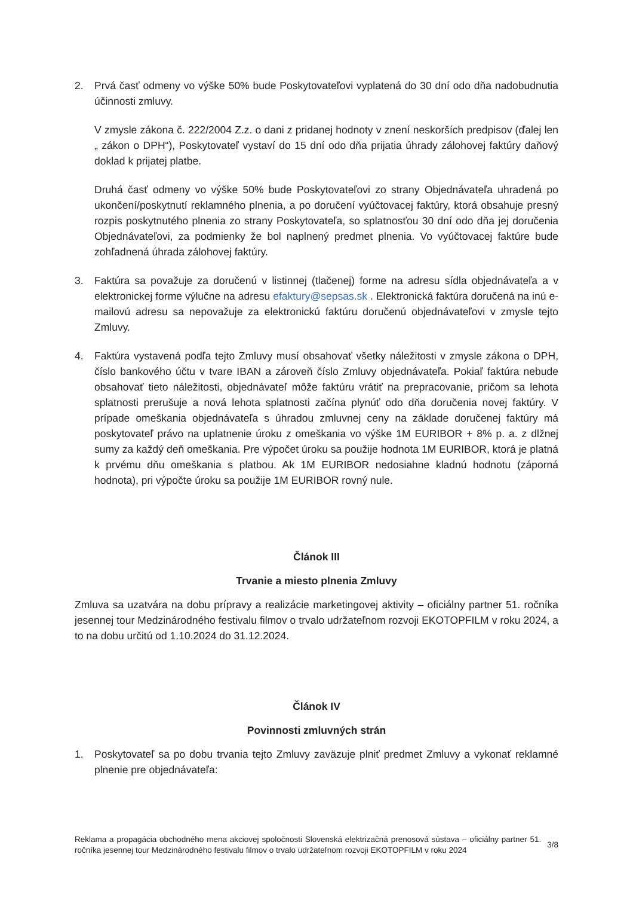2. Prvá časť odmeny vo výške 50% bude Poskytovateľovi vyplatená do 30 dní odo dňa nadobudnutia účinnosti zmluvy.
V zmysle zákona č. 222/2004 Z.z. o dani z pridanej hodnoty v znení neskorších predpisov (ďalej len „ zákon o DPH“), Poskytovateľ vystaví do 15 dní odo dňa prijatia úhrady zálohovej faktúry daňový doklad k prijatej platbe.
Druhá časť odmeny vo výške 50% bude Poskytovateľovi zo strany Objednávateľa uhradená po ukončení/poskytnutí reklamného plnenia, a po doručení vyúčtovacej faktúry, ktorá obsahuje presný rozpis poskytnutého plnenia zo strany Poskytovateľa, so splatnosťou 30 dní odo dňa jej doručenia Objednávateľovi, za podmienky že bol naplnený predmet plnenia. Vo vyúčtovacej faktúre bude zohľadnená úhrada zálohovej faktúry.
3. Faktúra sa považuje za doručenú v listinnej (tlačenej) forme na adresu sídla objednávateľa a v elektronickej forme výlučne na adresu efaktury@sepsas.sk . Elektronická faktúra doručená na inú e-mailovú adresu sa nepovažuje za elektronickú faktúru doručenú objednávateľovi v zmysle tejto Zmluvy.
4. Faktúra vystavená podľa tejto Zmluvy musí obsahovať všetky náležitosti v zmysle zákona o DPH, číslo bankového účtu v tvare IBAN a zároveň číslo Zmluvy objednávateľa. Pokiaľ faktúra nebude obsahovať tieto náležitosti, objednávateľ môže faktúru vrátiť na prepracovanie, pričom sa lehota splatnosti prerušuje a nová lehota splatnosti začína plynúť odo dňa doručenia novej faktúry. V prípade omeškania objednávateľa s úhradou zmluvnej ceny na základe doručenej faktúry má poskytovateľ právo na uplatnenie úroku z omeškania vo výške 1M EURIBOR + 8% p. a. z dlžnej sumy za každý deň omeškania. Pre výpočet úroku sa použije hodnota 1M EURIBOR, ktorá je platná k prvému dňu omeškania s platbou. Ak 1M EURIBOR nedosiahne kladnú hodnotu (záporná hodnota), pri výpočte úroku sa použije 1M EURIBOR rovný nule.
Článok III
Trvanie a miesto plnenia Zmluvy
Zmluva sa uzatvára na dobu prípravy a realizácie marketingovej aktivity – oficiálny partner 51. ročníka jesennej tour Medzinárodného festivalu filmov o trvalo udržateľnom rozvoji EKOTOPFILM v roku 2024, a to na dobu určitú od 1.10.2024 do 31.12.2024.
Článok IV
Povinnosti zmluvných strán
1. Poskytovateľ sa po dobu trvania tejto Zmluvy zaväzuje plniť predmet Zmluvy a vykonať reklamné plnenie pre objednávateľa:
Reklama a propagácia obchodného mena akciovej spoločnosti Slovenská elektrizačná prenosová sústava – oficiálny partner 51. ročníka jesennej tour Medzinárodného festivalu filmov o trvalo udržateľnom rozvoji EKOTOPFILM v roku 2024
3/8